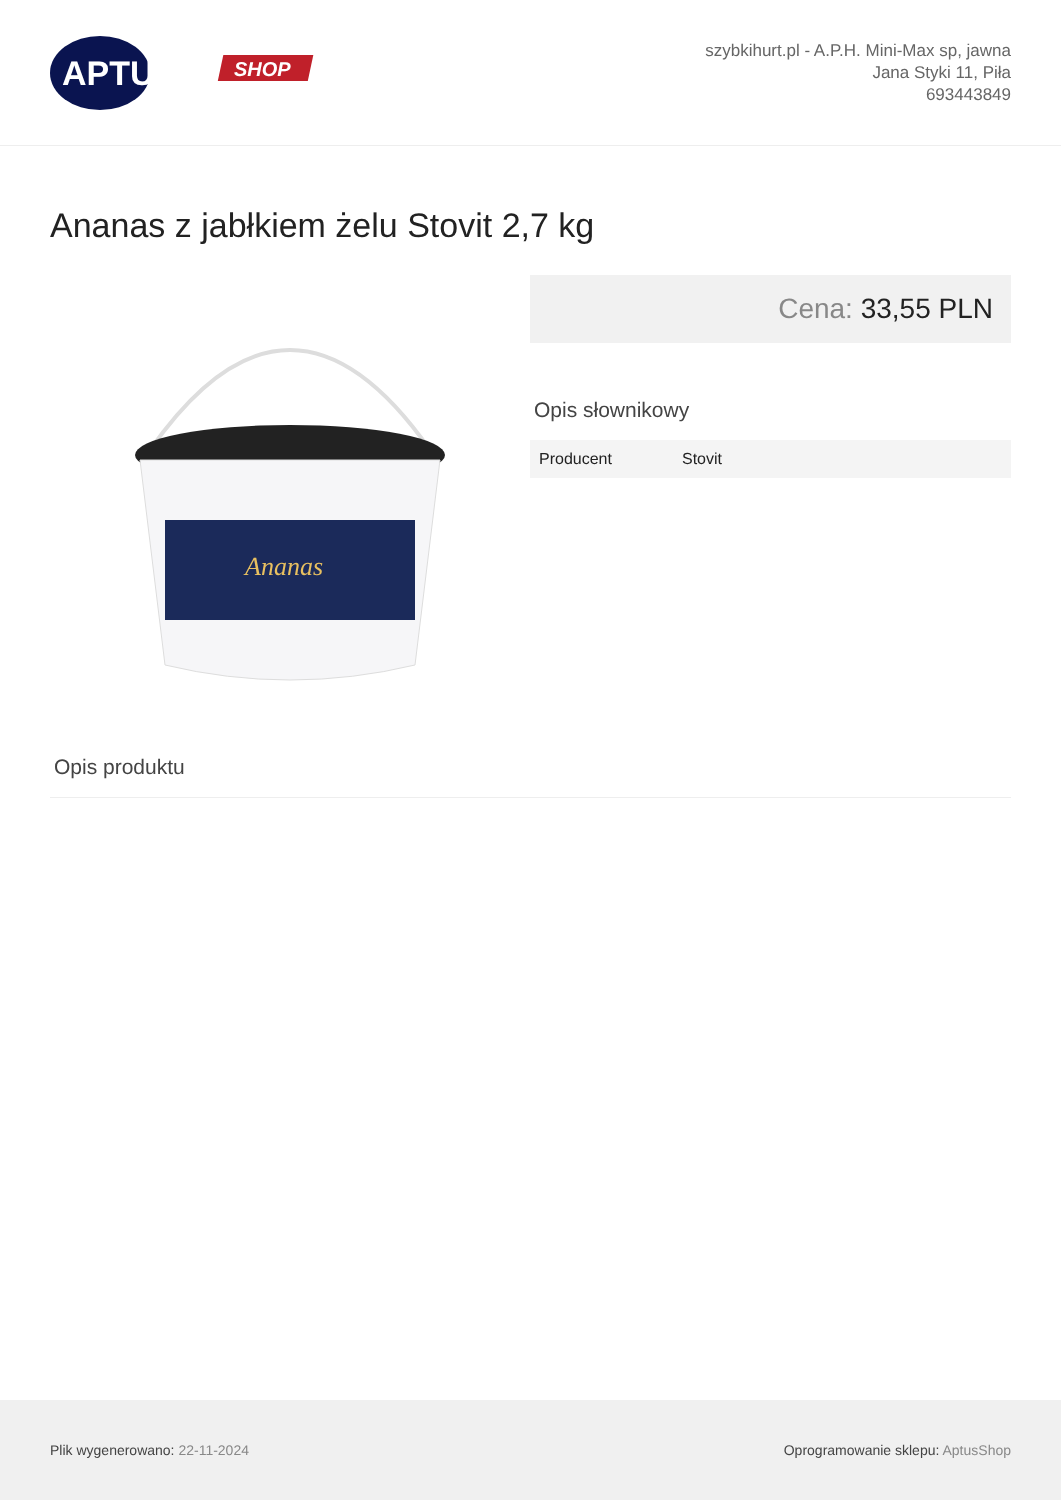APTUS
SHOP
szybkihurt.pl - A.P.H. Mini-Max sp, jawna
Jana Styki 11, Piła
693443849
Ananas z jabłkiem żelu Stovit 2,7 kg
Ananas
Cena: 33,55 PLN
Opis słownikowy
| Producent | Stovit |
Opis produktu
Plik wygenerowano: 22-11-2024
Oprogramowanie sklepu: AptusShop